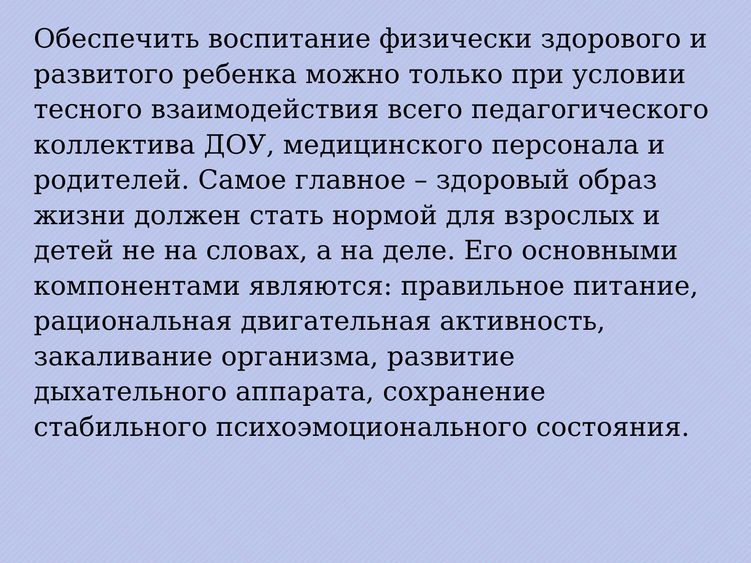Обеспечить воспитание физически здорового и развитого ребенка можно только при условии тесного взаимодействия всего педагогического коллектива ДОУ, медицинского персонала и родителей. Самое главное – здоровый образ жизни должен стать нормой для взрослых и детей не на словах, а на деле. Его основными компонентами являются: правильное питание, рациональная двигательная активность, закаливание организма, развитие дыхательного аппарата, сохранение стабильного психоэмоционального состояния.